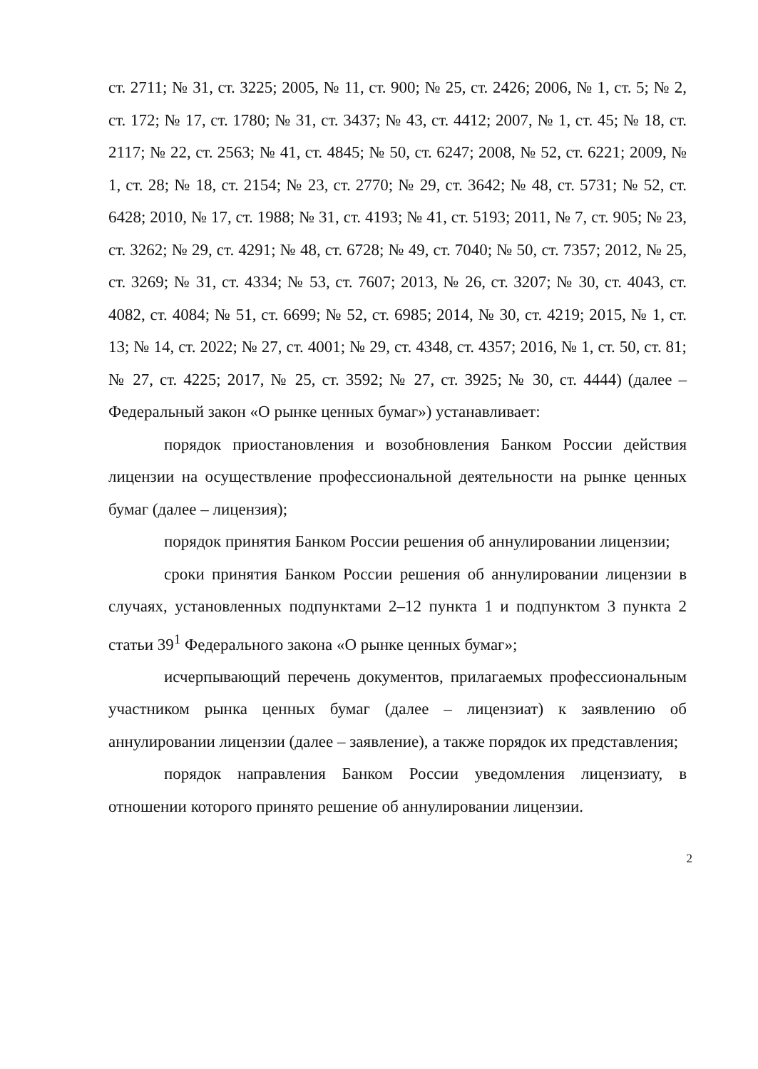ст. 2711; № 31, ст. 3225; 2005, № 11, ст. 900; № 25, ст. 2426; 2006, № 1, ст. 5; № 2, ст. 172; № 17, ст. 1780; № 31, ст. 3437; № 43, ст. 4412; 2007, № 1, ст. 45; № 18, ст. 2117; № 22, ст. 2563; № 41, ст. 4845; № 50, ст. 6247; 2008, № 52, ст. 6221; 2009, № 1, ст. 28; № 18, ст. 2154; № 23, ст. 2770; № 29, ст. 3642; № 48, ст. 5731; № 52, ст. 6428; 2010, № 17, ст. 1988; № 31, ст. 4193; № 41, ст. 5193; 2011, № 7, ст. 905; № 23, ст. 3262; № 29, ст. 4291; № 48, ст. 6728; № 49, ст. 7040; № 50, ст. 7357; 2012, № 25, ст. 3269; № 31, ст. 4334; № 53, ст. 7607; 2013, № 26, ст. 3207; № 30, ст. 4043, ст. 4082, ст. 4084; № 51, ст. 6699; № 52, ст. 6985; 2014, № 30, ст. 4219; 2015, № 1, ст. 13; № 14, ст. 2022; № 27, ст. 4001; № 29, ст. 4348, ст. 4357; 2016, № 1, ст. 50, ст. 81; № 27, ст. 4225; 2017, № 25, ст. 3592; № 27, ст. 3925; № 30, ст. 4444) (далее – Федеральный закон «О рынке ценных бумаг») устанавливает:
порядок приостановления и возобновления Банком России действия лицензии на осуществление профессиональной деятельности на рынке ценных бумаг (далее – лицензия);
порядок принятия Банком России решения об аннулировании лицензии;
сроки принятия Банком России решения об аннулировании лицензии в случаях, установленных подпунктами 2–12 пункта 1 и подпунктом 3 пункта 2 статьи 39<sup>1</sup> Федерального закона «О рынке ценных бумаг»;
исчерпывающий перечень документов, прилагаемых профессиональным участником рынка ценных бумаг (далее – лицензиат) к заявлению об аннулировании лицензии (далее – заявление), а также порядок их представления;
порядок направления Банком России уведомления лицензиату, в отношении которого принято решение об аннулировании лицензии.
2